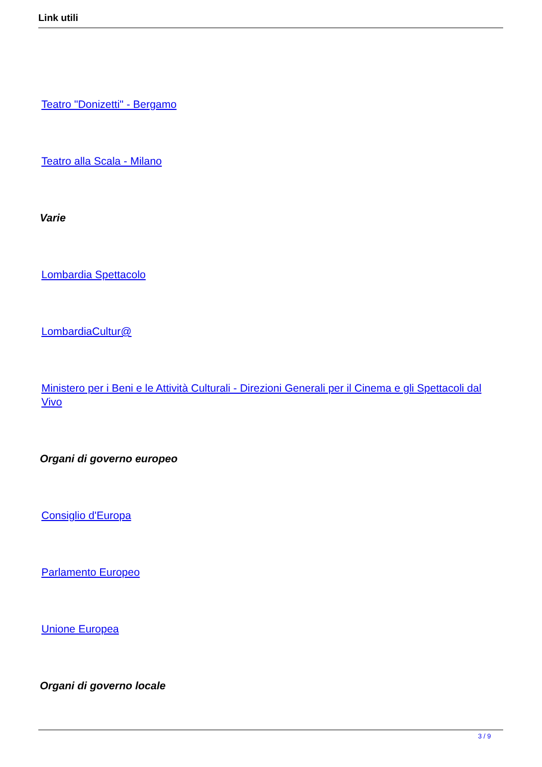Link utili
Teatro "Donizetti" - Bergamo
Teatro alla Scala - Milano
Varie
Lombardia Spettacolo
LombardiaCultur@
Ministero per i Beni e le Attività Culturali - Direzioni Generali per il Cinema e gli Spettacoli dal Vivo
Organi di governo europeo
Consiglio d'Europa
Parlamento Europeo
Unione Europea
Organi di governo locale
3 / 9